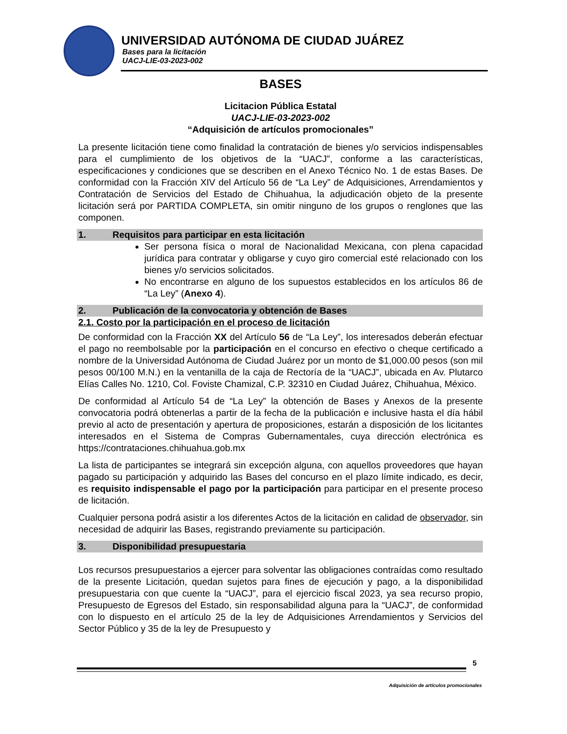UNIVERSIDAD AUTÓNOMA DE CIUDAD JUÁREZ
Bases para la licitación
UACJ-LIE-03-2023-002
BASES
Licitacion Pública Estatal
UACJ-LIE-03-2023-002
“Adquisición de artículos promocionales”
La presente licitación tiene como finalidad la contratación de bienes y/o servicios indispensables para el cumplimiento de los objetivos de la “UACJ”, conforme a las características, especificaciones y condiciones que se describen en el Anexo Técnico No. 1 de estas Bases. De conformidad con la Fracción XIV del Artículo 56 de “La Ley” de Adquisiciones, Arrendamientos y Contratación de Servicios del Estado de Chihuahua, la adjudicación objeto de la presente licitación será por PARTIDA COMPLETA, sin omitir ninguno de los grupos o renglones que las componen.
1. Requisitos para participar en esta licitación
Ser persona física o moral de Nacionalidad Mexicana, con plena capacidad jurídica para contratar y obligarse y cuyo giro comercial esté relacionado con los bienes y/o servicios solicitados.
No encontrarse en alguno de los supuestos establecidos en los artículos 86 de “La Ley” (Anexo 4).
2. Publicación de la convocatoria y obtención de Bases
2.1. Costo por la participación en el proceso de licitación
De conformidad con la Fracción XX del Artículo 56 de “La Ley”, los interesados deberán efectuar el pago no reembolsable por la participación en el concurso en efectivo o cheque certificado a nombre de la Universidad Autónoma de Ciudad Juárez por un monto de $1,000.00 pesos (son mil pesos 00/100 M.N.) en la ventanilla de la caja de Rectoría de la “UACJ”, ubicada en Av. Plutarco Elías Calles No. 1210, Col. Foviste Chamizal, C.P. 32310 en Ciudad Juárez, Chihuahua, México.
De conformidad al Artículo 54 de “La Ley” la obtención de Bases y Anexos de la presente convocatoria podrá obtenerlas a partir de la fecha de la publicación e inclusive hasta el día hábil previo al acto de presentación y apertura de proposiciones, estarán a disposición de los licitantes interesados en el Sistema de Compras Gubernamentales, cuya dirección electrónica es https://contrataciones.chihuahua.gob.mx
La lista de participantes se integrará sin excepción alguna, con aquellos proveedores que hayan pagado su participación y adquirido las Bases del concurso en el plazo límite indicado, es decir, es requisito indispensable el pago por la participación para participar en el presente proceso de licitación.
Cualquier persona podrá asistir a los diferentes Actos de la licitación en calidad de observador, sin necesidad de adquirir las Bases, registrando previamente su participación.
3. Disponibilidad presupuestaria
Los recursos presupuestarios a ejercer para solventar las obligaciones contraídas como resultado de la presente Licitación, quedan sujetos para fines de ejecución y pago, a la disponibilidad presupuestaria con que cuente la “UACJ”, para el ejercicio fiscal 2023, ya sea recurso propio, Presupuesto de Egresos del Estado, sin responsabilidad alguna para la “UACJ”, de conformidad con lo dispuesto en el artículo 25 de la ley de Adquisiciones Arrendamientos y Servicios del Sector Público y 35 de la ley de Presupuesto y
5
Adquisición de artículos promocionales